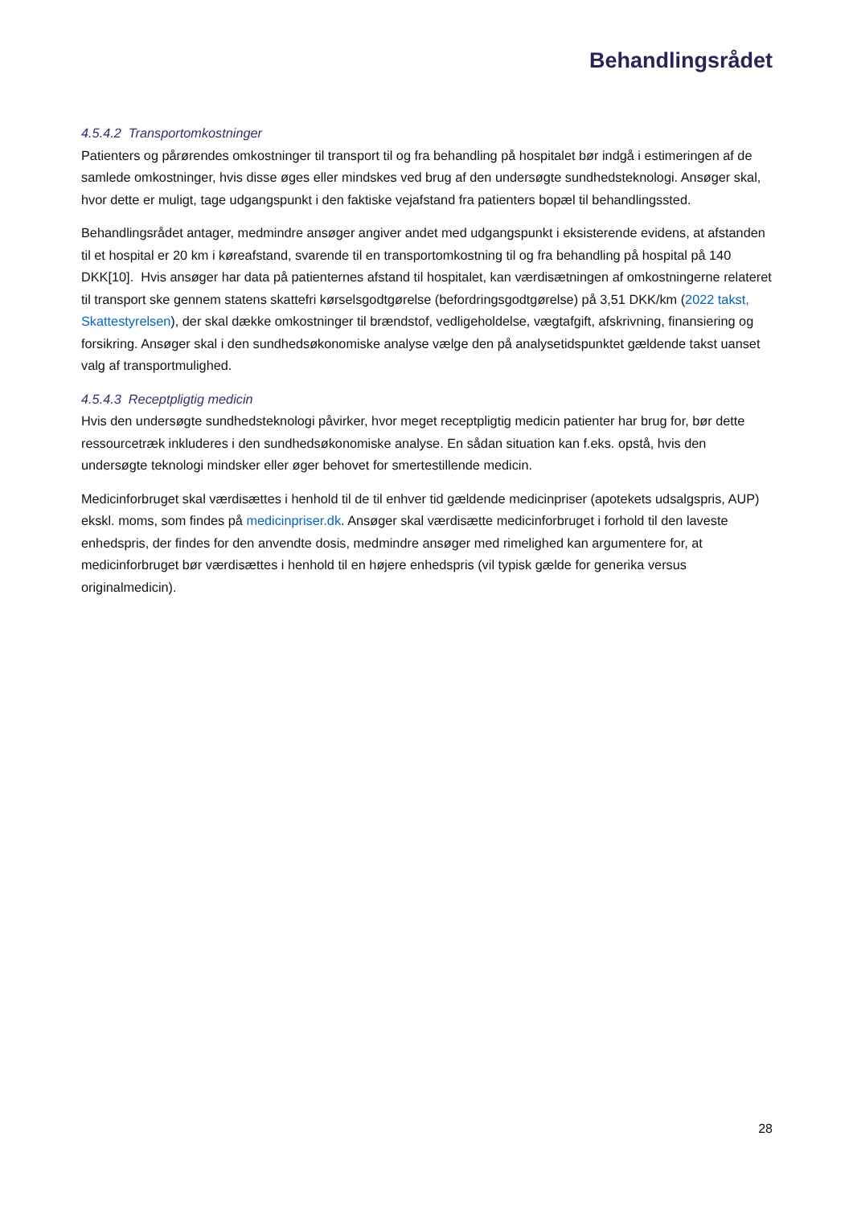Behandlingsrådet
4.5.4.2 Transportomkostninger
Patienters og pårørendes omkostninger til transport til og fra behandling på hospitalet bør indgå i estimeringen af de samlede omkostninger, hvis disse øges eller mindskes ved brug af den undersøgte sundhedsteknologi. Ansøger skal, hvor dette er muligt, tage udgangspunkt i den faktiske vejafstand fra patienters bopæl til behandlingssted.
Behandlingsrådet antager, medmindre ansøger angiver andet med udgangspunkt i eksisterende evidens, at afstanden til et hospital er 20 km i køreafstand, svarende til en transportomkostning til og fra behandling på hospital på 140 DKK[10]. Hvis ansøger har data på patienternes afstand til hospitalet, kan værdisætningen af omkostningerne relateret til transport ske gennem statens skattefri kørselsgodtgørelse (befordringsgodtgørelse) på 3,51 DKK/km (2022 takst, Skattestyrelsen), der skal dække omkostninger til brændstof, vedligeholdelse, vægtafgift, afskrivning, finansiering og forsikring. Ansøger skal i den sundhedsøkonomiske analyse vælge den på analysetidspunktet gældende takst uanset valg af transportmulighed.
4.5.4.3 Receptpligtig medicin
Hvis den undersøgte sundhedsteknologi påvirker, hvor meget receptpligtig medicin patienter har brug for, bør dette ressourcetræk inkluderes i den sundhedsøkonomiske analyse. En sådan situation kan f.eks. opstå, hvis den undersøgte teknologi mindsker eller øger behovet for smertestillende medicin.
Medicinforbruget skal værdisættes i henhold til de til enhver tid gældende medicinpriser (apotekets udsalgspris, AUP) ekskl. moms, som findes på medicinpriser.dk. Ansøger skal værdisætte medicinforbruget i forhold til den laveste enhedspris, der findes for den anvendte dosis, medmindre ansøger med rimelighed kan argumentere for, at medicinforbruget bør værdisættes i henhold til en højere enhedspris (vil typisk gælde for generika versus originalmedicin).
28